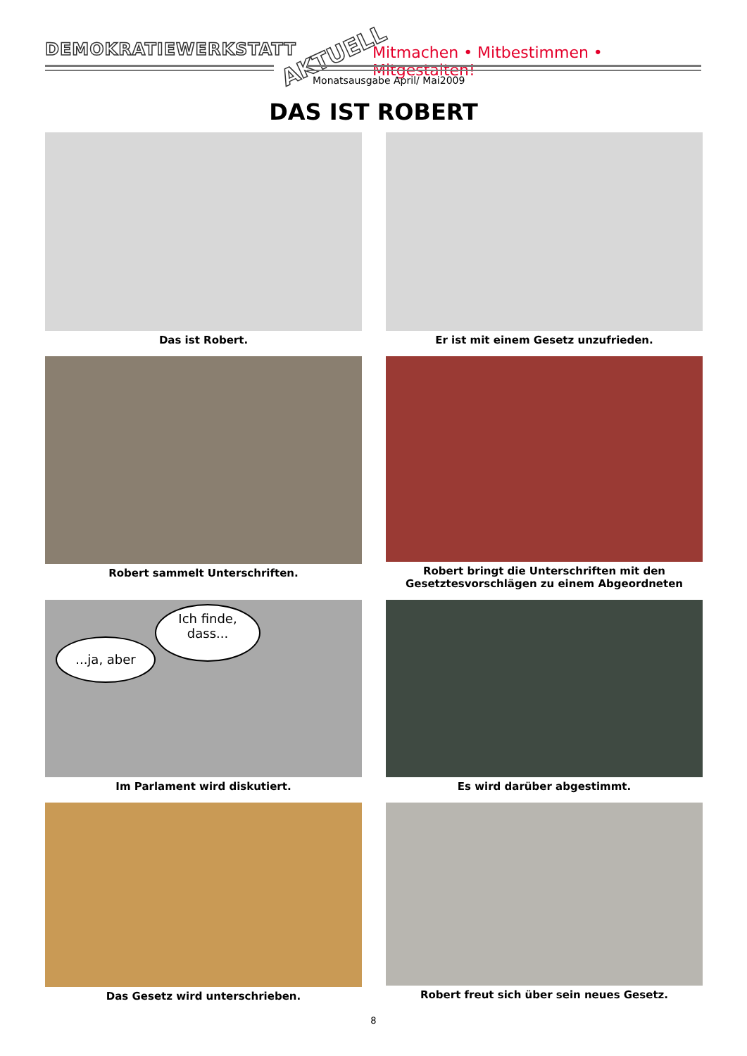DEMOKRATIEWERKSTATT AKTUELL
Mitmachen • Mitbestimmen • Mitgestalten!
Monatsausgabe April/ Mai2009
DAS IST ROBERT
Das ist Robert.
Er ist mit einem Gesetz unzufrieden.
Robert sammelt Unterschriften.
Robert bringt die Unterschriften mit den Gesetztesvorschlägen zu einem Abgeordneten
Ich finde,
dass...
...ja, aber
Im Parlament wird diskutiert.
Es wird darüber abgestimmt.
Das Gesetz wird unterschrieben.
Robert freut sich über sein neues Gesetz.
8